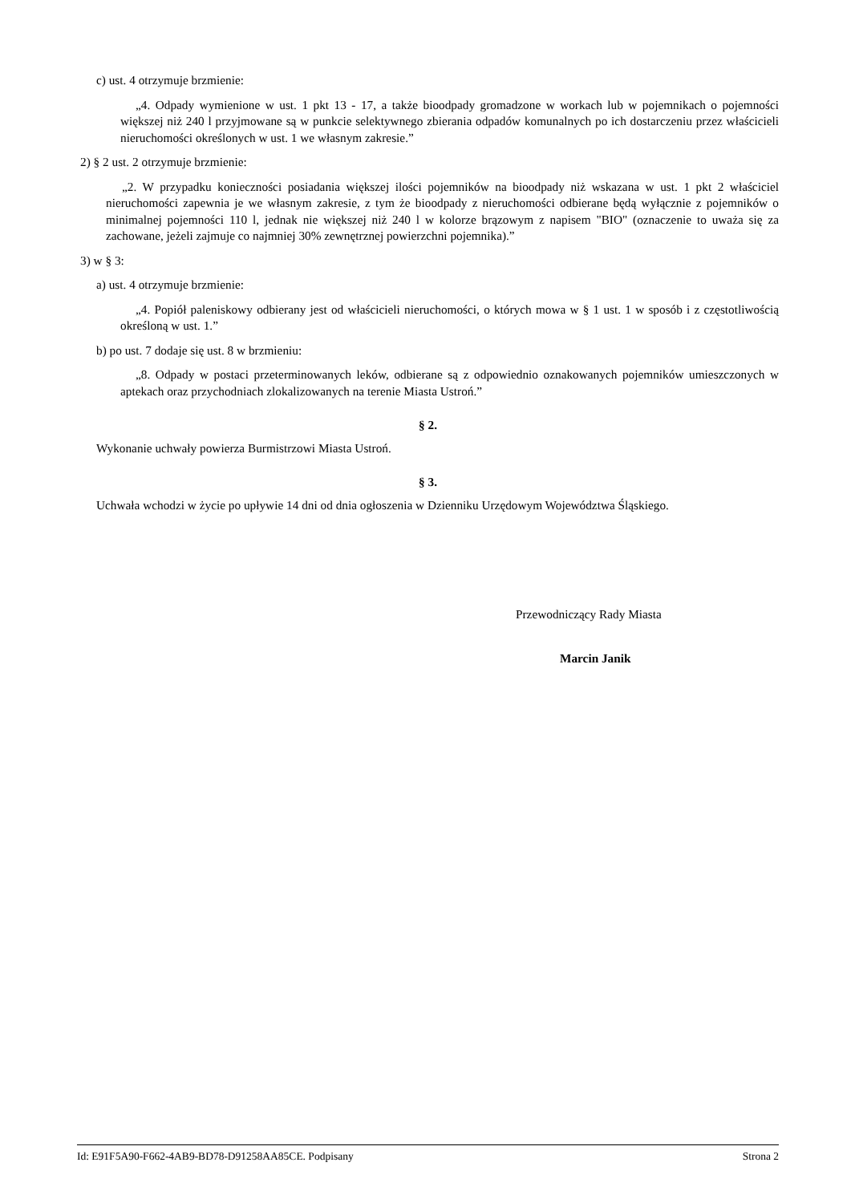c) ust. 4 otrzymuje brzmienie:
„4. Odpady wymienione w ust. 1 pkt 13 - 17, a także bioodpady gromadzone w workach lub w pojemnikach o pojemności większej niż 240 l przyjmowane są w punkcie selektywnego zbierania odpadów komunalnych po ich dostarczeniu przez właścicieli nieruchomości określonych w ust. 1 we własnym zakresie.”
2) § 2 ust. 2 otrzymuje brzmienie:
„2. W przypadku konieczności posiadania większej ilości pojemników na bioodpady niż wskazana w ust. 1 pkt 2 właściciel nieruchomości zapewnia je we własnym zakresie, z tym że bioodpady z nieruchomości odbierane będą wyłącznie z pojemników o minimalnej pojemności 110 l, jednak nie większej niż 240 l w kolorze brązowym z napisem "BIO" (oznaczenie to uważa się za zachowane, jeżeli zajmuje co najmniej 30% zewnętrznej powierzchni pojemnika).”
3) w § 3:
a) ust. 4 otrzymuje brzmienie:
„4. Popiół paleniskowy odbierany jest od właścicieli nieruchomości, o których mowa w § 1 ust. 1 w sposób i z częstotliwością określoną w ust. 1.”
b) po ust. 7 dodaje się ust. 8 w brzmieniu:
„8. Odpady w postaci przeterminowanych leków, odbierane są z odpowiednio oznakowanych pojemników umieszczonych w aptekach oraz przychodniach zlokalizowanych na terenie Miasta Ustroń.”
§ 2.
Wykonanie uchwały powierza Burmistrzowi Miasta Ustroń.
§ 3.
Uchwała wchodzi w życie po upływie 14 dni od dnia ogłoszenia w Dzienniku Urzędowym Województwa Śląskiego.
Przewodniczący Rady Miasta
Marcin Janik
Id: E91F5A90-F662-4AB9-BD78-D91258AA85CE. Podpisany Strona 2